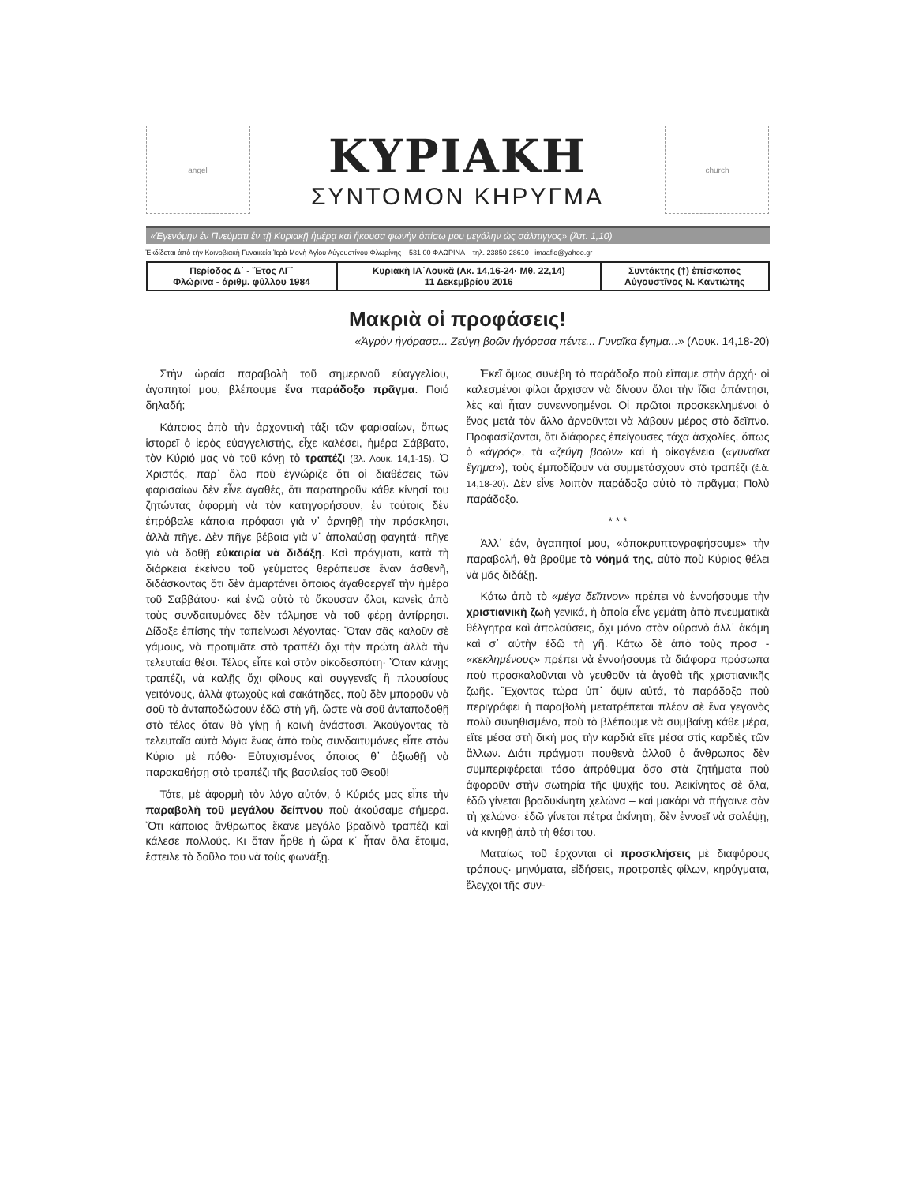angel
ΚΥΡΙΑΚΗ
ΣΥΝΤΟΜΟΝ ΚΗΡΥΓΜΑ
church
«Ἐγενόμην ἐν Πνεύματι ἐν τῇ Κυριακῇ ἡμέρᾳ καὶ ἤκουσα φωνὴν ὀπίσω μου μεγάλην ὡς σάλπιγγος» (Ἀπ. 1,10)
Ἐκδίδεται ἀπὸ τὴν Κοινοβιακὴ Γυναικεία Ἱερὰ Μονὴ Ἁγίου Αὐγουστίνου Φλωρίνης – 531 00 ΦΛΩΡΙΝΑ – τηλ. 23850-28610 –imaaflo@yahoo.gr
| Περίοδος Δ΄ - Ἔτος ΛΓ΄ Φλώρινα - ἀριθμ. φύλλου 1984 | Κυριακὴ ΙΑ΄Λουκᾶ (Λκ. 14,16-24· Μθ. 22,14) 11 Δεκεμβρίου 2016 | Συντάκτης (†) ἐπίσκοπος Αὐγουστῖνος Ν. Καντιώτης |
Μακριὰ οἱ προφάσεις!
«Ἀγρὸν ἠγόρασα... Ζεύγη βοῶν ἠγόρασα πέντε... Γυναῖκα ἔγημα...» (Λουκ. 14,18-20)
Στὴν ὡραία παραβολὴ τοῦ σημερινοῦ εὐαγγελίου, ἀγαπητοί μου, βλέπουμε ἕνα παράδοξο πρᾶγμα. Ποιό δηλαδή;
Κάποιος ἀπὸ τὴν ἀρχοντικὴ τάξι τῶν φαρισαίων, ὅπως ἱστορεῖ ὁ ἱερὸς εὐαγγελιστής, εἶχε καλέσει, ἡμέρα Σάββατο, τὸν Κύριό μας νὰ τοῦ κάνῃ τὸ τραπέζι (βλ. Λουκ. 14,1-15). Ὁ Χριστός, παρ᾽ ὅλο ποὺ ἐγνώριζε ὅτι οἱ διαθέσεις τῶν φαρισαίων δὲν εἶνε ἀγαθές, ὅτι παρατηροῦν κάθε κίνησί του ζητώντας ἀφορμὴ νὰ τὸν κατηγορήσουν, ἐν τούτοις δὲν ἐπρόβαλε κάποια πρόφασι γιὰ ν᾽ ἀρνηθῇ τὴν πρόσκλησι, ἀλλὰ πῆγε. Δὲν πῆγε βέβαια γιὰ ν᾽ ἀπολαύσῃ φαγητά· πῆγε γιὰ νὰ δοθῇ εὐκαιρία νὰ διδάξῃ. Καὶ πράγματι, κατὰ τὴ διάρκεια ἐκείνου τοῦ γεύματος θεράπευσε ἕναν ἀσθενῆ, διδάσκοντας ὅτι δὲν ἁμαρτάνει ὅποιος ἀγαθοεργεῖ τὴν ἡμέρα τοῦ Σαββάτου· καὶ ἐνῷ αὐτὸ τὸ ἄκουσαν ὅλοι, κανεὶς ἀπὸ τοὺς συνδαιτυμόνες δὲν τόλμησε νὰ τοῦ φέρῃ ἀντίρρησι. Δίδαξε ἐπίσης τὴν ταπείνωσι λέγοντας· Ὅταν σᾶς καλοῦν σὲ γάμους, νὰ προτιμᾶτε στὸ τραπέζι ὄχι τὴν πρώτη ἀλλὰ τὴν τελευταία θέσι. Τέλος εἶπε καὶ στὸν οἰκοδεσπότη· Ὅταν κάνῃς τραπέζι, νὰ καλῇς ὄχι φίλους καὶ συγγενεῖς ἢ πλουσίους γειτόνους, ἀλλὰ φτωχοὺς καὶ σακάτηδες, ποὺ δὲν μποροῦν νὰ σοῦ τὸ ἀνταποδώσουν ἐδῶ στὴ γῆ, ὥστε νὰ σοῦ ἀνταποδοθῇ στὸ τέλος ὅταν θὰ γίνῃ ἡ κοινὴ ἀνάστασι. Ἀκούγοντας τὰ τελευταῖα αὐτὰ λόγια ἕνας ἀπὸ τοὺς συνδαιτυμόνες εἶπε στὸν Κύριο μὲ πόθο· Εὐτυχισμένος ὅποιος θ᾽ ἀξιωθῇ νὰ παρακαθήσῃ στὸ τραπέζι τῆς βασιλείας τοῦ Θεοῦ!
Τότε, μὲ ἀφορμὴ τὸν λόγο αὐτόν, ὁ Κύριός μας εἶπε τὴν παραβολὴ τοῦ μεγάλου δείπνου ποὺ ἀκούσαμε σήμερα. Ὅτι κάποιος ἄνθρωπος ἔκανε μεγάλο βραδινὸ τραπέζι καὶ κάλεσε πολλούς. Κι ὅταν ἦρθε ἡ ὥρα κ᾽ ἦταν ὅλα ἕτοιμα, ἔστειλε τὸ δοῦλο του νὰ τοὺς φωνάξῃ.
Ἐκεῖ ὅμως συνέβη τὸ παράδοξο ποὺ εἴπαμε στὴν ἀρχή· οἱ καλεσμένοι φίλοι ἄρχισαν νὰ δίνουν ὅλοι τὴν ἴδια ἀπάντησι, λὲς καὶ ἦταν συνεννοημένοι. Οἱ πρῶτοι προσκεκλημένοι ὁ ἕνας μετὰ τὸν ἄλλο ἀρνοῦνται νὰ λάβουν μέρος στὸ δεῖπνο. Προφασίζονται, ὅτι διάφορες ἐπείγουσες τάχα ἀσχολίες, ὅπως ὁ «ἀγρός», τὰ «ζεύγη βοῶν» καὶ ἡ οἰκογένεια («γυναῖκα ἔγημα»), τοὺς ἐμποδίζουν νὰ συμμετάσχουν στὸ τραπέζι (ἔ.ἀ. 14,18-20). Δὲν εἶνε λοιπὸν παράδοξο αὐτὸ τὸ πρᾶγμα; Πολὺ παράδοξο.
* * *
Ἀλλ᾽ ἐάν, ἀγαπητοί μου, «ἀποκρυπτογραφήσουμε» τὴν παραβολή, θὰ βροῦμε τὸ νόημά της, αὐτὸ ποὺ Κύριος θέλει νὰ μᾶς διδάξῃ.
Κάτω ἀπὸ τὸ «μέγα δεῖπνον» πρέπει νὰ ἐννοήσουμε τὴν χριστιανικὴ ζωὴ γενικά, ἡ ὁποία εἶνε γεμάτη ἀπὸ πνευματικὰ θέλγητρα καὶ ἀπολαύσεις, ὄχι μόνο στὸν οὐρανὸ ἀλλ᾽ ἀκόμη καὶ σ᾽ αὐτὴν ἐδῶ τὴ γῆ. Κάτω δὲ ἀπὸ τοὺς προσ - «κεκλημένους» πρέπει νὰ ἐννοήσουμε τὰ διάφορα πρόσωπα ποὺ προσκαλοῦνται νὰ γευθοῦν τὰ ἀγαθὰ τῆς χριστιανικῆς ζωῆς. Ἔχοντας τώρα ὑπ᾽ ὄψιν αὐτά, τὸ παράδοξο ποὺ περιγράφει ἡ παραβολὴ μετατρέπεται πλέον σὲ ἕνα γεγονὸς πολὺ συνηθισμένο, ποὺ τὸ βλέπουμε νὰ συμβαίνῃ κάθε μέρα, εἴτε μέσα στὴ δική μας τὴν καρδιὰ εἴτε μέσα στὶς καρδιὲς τῶν ἄλλων. Διότι πράγματι πουθενὰ ἀλλοῦ ὁ ἄνθρωπος δὲν συμπεριφέρεται τόσο ἀπρόθυμα ὅσο στὰ ζητήματα ποὺ ἀφοροῦν στὴν σωτηρία τῆς ψυχῆς του. Ἀεικίνητος σὲ ὅλα, ἐδῶ γίνεται βραδυκίνητη χελώνα – καὶ μακάρι νὰ πήγαινε σὰν τὴ χελώνα· ἐδῶ γίνεται πέτρα ἀκίνητη, δὲν ἐννοεῖ νὰ σαλέψῃ, νὰ κινηθῇ ἀπὸ τὴ θέσι του.
Ματαίως τοῦ ἔρχονται οἱ προσκλήσεις μὲ διαφόρους τρόπους· μηνύματα, εἰδήσεις, προτροπὲς φίλων, κηρύγματα, ἔλεγχοι τῆς συν-